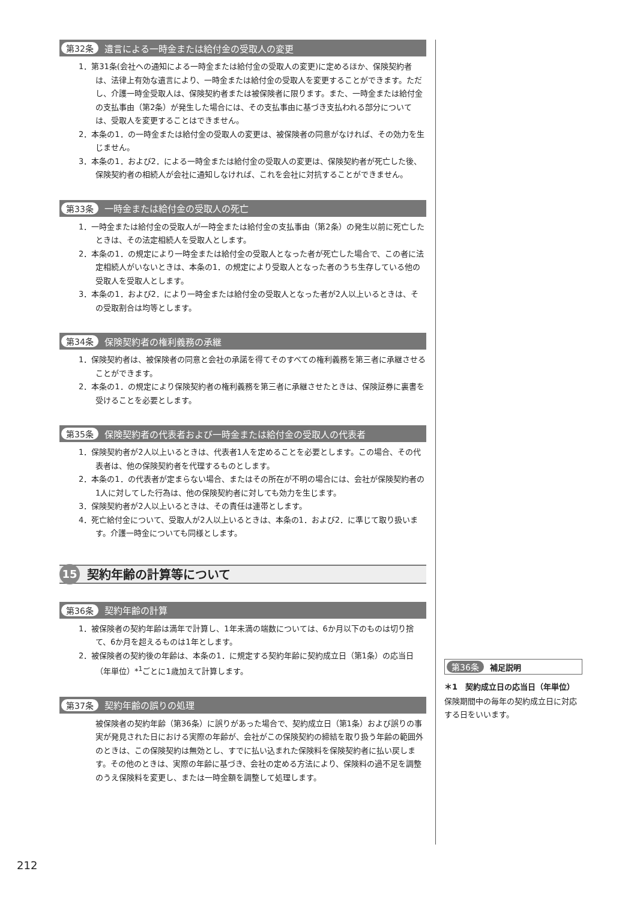第32条 遺言による一時金または給付金の受取人の変更
1．第31条(会社への通知による一時金または給付金の受取人の変更)に定めるほか、保険契約者は、法律上有効な遺言により、一時金または給付金の受取人を変更することができます。ただし、介護一時金受取人は、保険契約者または被保険者に限ります。また、一時金または給付金の支払事由（第2条）が発生した場合には、その支払事由に基づき支払われる部分については、受取人を変更することはできません。
2．本条の1．の一時金または給付金の受取人の変更は、被保険者の同意がなければ、その効力を生じません。
3．本条の1．および2．による一時金または給付金の受取人の変更は、保険契約者が死亡した後、保険契約者の相続人が会社に通知しなければ、これを会社に対抗することができません。
第33条 一時金または給付金の受取人の死亡
1．一時金または給付金の受取人が一時金または給付金の支払事由（第2条）の発生以前に死亡したときは、その法定相続人を受取人とします。
2．本条の1．の規定により一時金または給付金の受取人となった者が死亡した場合で、この者に法定相続人がいないときは、本条の1．の規定により受取人となった者のうち生存している他の受取人を受取人とします。
3．本条の1．および2．により一時金または給付金の受取人となった者が2人以上いるときは、その受取割合は均等とします。
第34条 保険契約者の権利義務の承継
1．保険契約者は、被保険者の同意と会社の承諾を得てそのすべての権利義務を第三者に承継させることができます。
2．本条の1．の規定により保険契約者の権利義務を第三者に承継させたときは、保険証券に裏書を受けることを必要とします。
第35条 保険契約者の代表者および一時金または給付金の受取人の代表者
1．保険契約者が2人以上いるときは、代表者1人を定めることを必要とします。この場合、その代表者は、他の保険契約者を代理するものとします。
2．本条の1．の代表者が定まらない場合、またはその所在が不明の場合には、会社が保険契約者の1人に対してした行為は、他の保険契約者に対しても効力を生じます。
3．保険契約者が2人以上いるときは、その責任は連帯とします。
4．死亡給付金について、受取人が2人以上いるときは、本条の1．および2．に準じて取り扱います。介護一時金についても同様とします。
15
契約年齢の計算等について
第36条 契約年齢の計算
1．被保険者の契約年齢は満年で計算し、1年未満の端数については、6か月以下のものは切り捨て、6か月を超えるものは1年とします。
2．被保険者の契約後の年齢は、本条の1．に規定する契約年齢に契約成立日（第1条）の応当日（年単位）*<sup>1</sup>ごとに1歳加えて計算します。
第37条 契約年齢の誤りの処理
被保険者の契約年齢（第36条）に誤りがあった場合で、契約成立日（第1条）および誤りの事実が発見された日における実際の年齢が、会社がこの保険契約の締結を取り扱う年齢の範囲外のときは、この保険契約は無効とし、すでに払い込まれた保険料を保険契約者に払い戻します。その他のときは、実際の年齢に基づき、会社の定める方法により、保険料の過不足を調整のうえ保険料を変更し、または一時金額を調整して処理します。
第36条 補足説明
＊1　契約成立日の応当日（年単位）
保険期間中の毎年の契約成立日に対応する日をいいます。
212